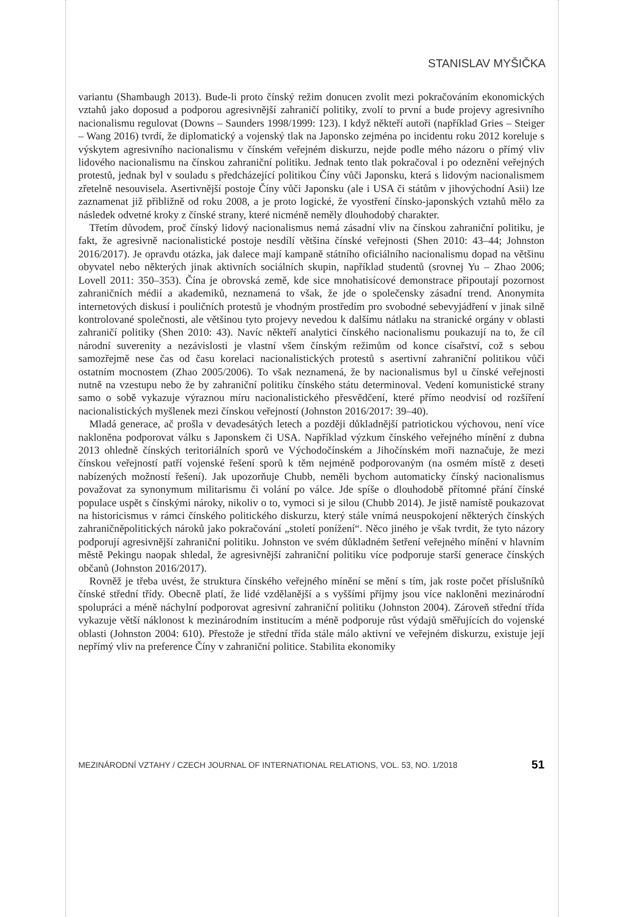STANISLAV MYŠIČKA
variantu (Shambaugh 2013). Bude-li proto čínský režim donucen zvolit mezi pokračováním ekonomických vztahů jako doposud a podporou agresivnější zahraničí politiky, zvolí to první a bude projevy agresivního nacionalismu regulovat (Downs – Saunders 1998/1999: 123). I když někteří autoři (například Gries – Steiger – Wang 2016) tvrdí, že diplomatický a vojenský tlak na Japonsko zejména po incidentu roku 2012 koreluje s výskytem agresivního nacionalismu v čínském veřejném diskurzu, nejde podle mého názoru o přímý vliv lidového nacionalismu na čínskou zahraniční politiku. Jednak tento tlak pokračoval i po odeznění veřejných protestů, jednak byl v souladu s předcházející politikou Číny vůči Japonsku, která s lidovým nacionalismem zřetelně nesouvisela. Asertivnější postoje Číny vůči Japonsku (ale i USA či státům v jihovýchodní Asii) lze zaznamenat již přibližně od roku 2008, a je proto logické, že vyostření čínsko-japonských vztahů mělo za následek odvetné kroky z čínské strany, které nicméně neměly dlouhodobý charakter.
Třetím důvodem, proč čínský lidový nacionalismus nemá zásadní vliv na čínskou zahraniční politiku, je fakt, že agresivně nacionalistické postoje nesdílí většina čínské veřejnosti (Shen 2010: 43–44; Johnston 2016/2017). Je opravdu otázka, jak dalece mají kampaně státního oficiálního nacionalismu dopad na většinu obyvatel nebo některých jinak aktivních sociálních skupin, například studentů (srovnej Yu – Zhao 2006; Lovell 2011: 350–353). Čína je obrovská země, kde sice mnohatisícové demonstrace připoutají pozornost zahraničních médií a akademiků, neznamená to však, že jde o společensky zásadní trend. Anonymita internetových diskusí i pouličních protestů je vhodným prostředím pro svobodné sebevyjádření v jinak silně kontrolované společnosti, ale většinou tyto projevy nevedou k dalšímu nátlaku na stranické orgány v oblasti zahraničí politiky (Shen 2010: 43). Navíc někteří analytici čínského nacionalismu poukazují na to, že cíl národní suverenity a nezávislosti je vlastní všem čínským režimům od konce císařství, což s sebou samozřejmě nese čas od času korelaci nacionalistických protestů s asertivní zahraniční politikou vůči ostatním mocnostem (Zhao 2005/2006). To však neznamená, že by nacionalismus byl u čínské veřejnosti nutně na vzestupu nebo že by zahraniční politiku čínského státu determinoval. Vedení komunistické strany samo o sobě vykazuje výraznou míru nacionalistického přesvědčení, které přímo neodvisí od rozšíření nacionalistických myšlenek mezi čínskou veřejností (Johnston 2016/2017: 39–40).
Mladá generace, ač prošla v devadesátých letech a později důkladnější patriotickou výchovou, není více nakloněna podporovat válku s Japonskem či USA. Například výzkum čínského veřejného mínění z dubna 2013 ohledně čínských teritoriálních sporů ve Východočínském a Jihočínském moři naznačuje, že mezi čínskou veřejností patří vojenské řešení sporů k těm nejméně podporovaným (na osmém místě z deseti nabízených možností řešení). Jak upozorňuje Chubb, neměli bychom automaticky čínský nacionalismus považovat za synonymum militarismu či volání po válce. Jde spíše o dlouhodobě přítomné přání čínské populace uspět s čínskými nároky, nikoliv o to, vymoci si je silou (Chubb 2014). Je jistě namístě poukazovat na historicismus v rámci čínského politického diskurzu, který stále vnímá neuspokojení některých čínských zahraničněpolitických nároků jako pokračování „století ponížení“. Něco jiného je však tvrdit, že tyto názory podporují agresivnější zahraniční politiku. Johnston ve svém důkladném šetření veřejného mínění v hlavním městě Pekingu naopak shledal, že agresivnější zahraniční politiku více podporuje starší generace čínských občanů (Johnston 2016/2017).
Rovněž je třeba uvést, že struktura čínského veřejného mínění se mění s tím, jak roste počet příslušníků čínské střední třídy. Obecně platí, že lidé vzdělanější a s vyššími příjmy jsou více nakloněni mezinárodní spolupráci a méně náchylní podporovat agresivní zahraniční politiku (Johnston 2004). Zároveň střední třída vykazuje větší náklonost k mezinárodním institucím a méně podporuje růst výdajů směřujících do vojenské oblasti (Johnston 2004: 610). Přestože je střední třída stále málo aktivní ve veřejném diskurzu, existuje její nepřímý vliv na preference Číny v zahraniční politice. Stabilita ekonomiky
MEZINÁRODNÍ VZTAHY / CZECH JOURNAL OF INTERNATIONAL RELATIONS, VOL. 53, NO. 1/2018 51